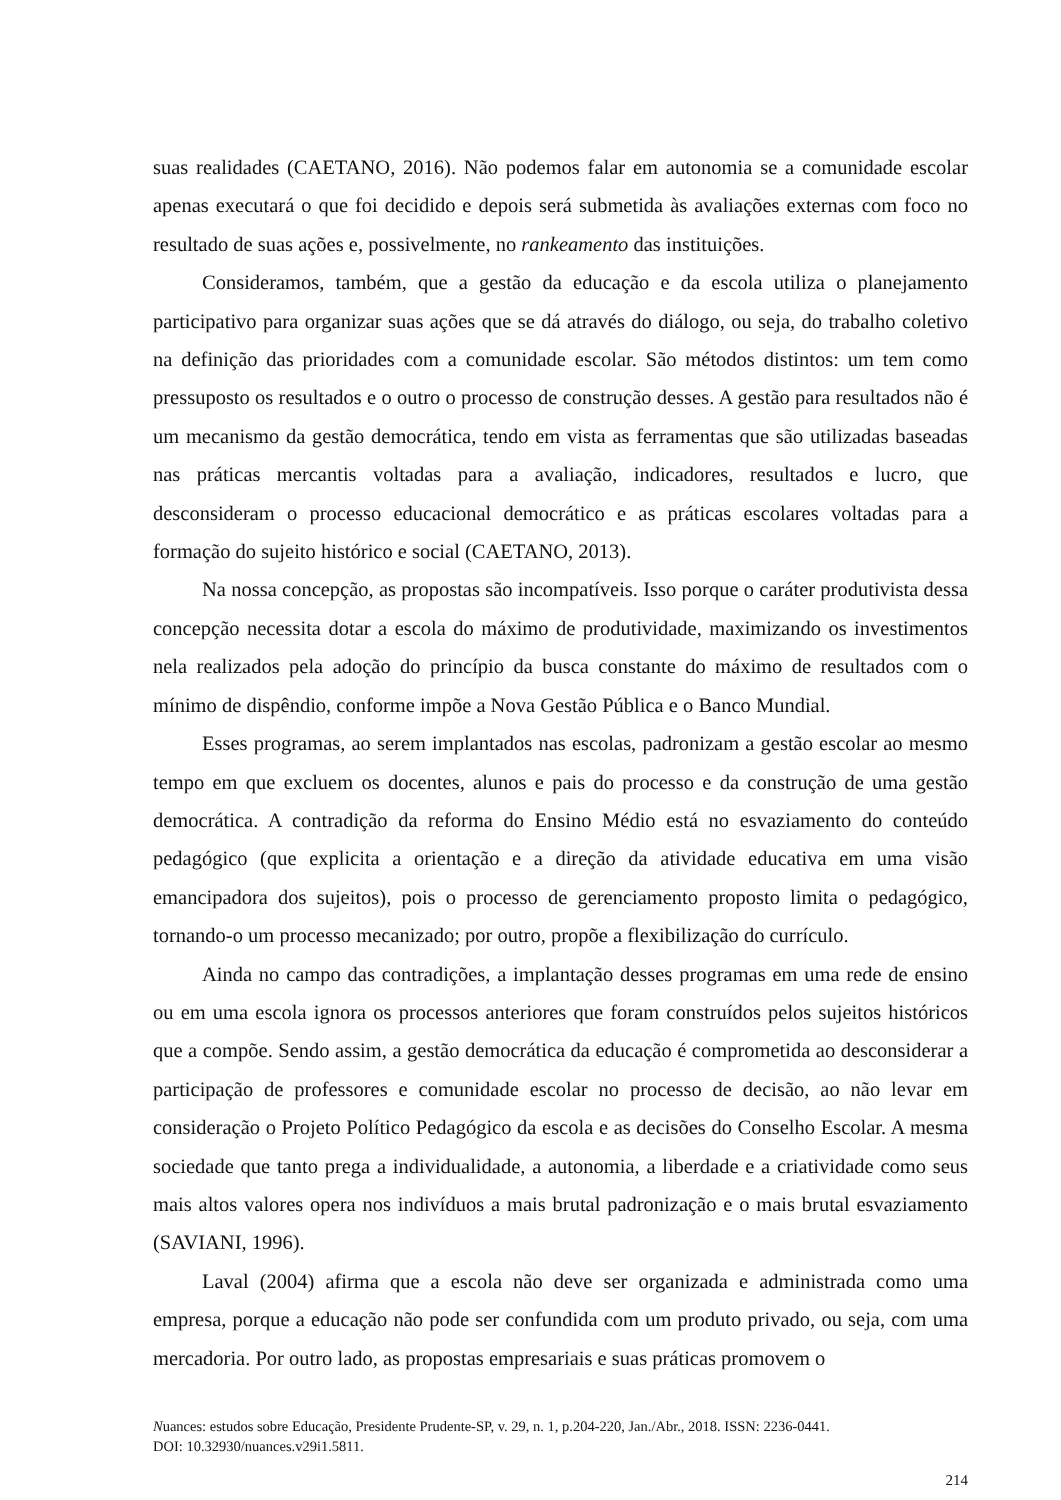suas realidades (CAETANO, 2016). Não podemos falar em autonomia se a comunidade escolar apenas executará o que foi decidido e depois será submetida às avaliações externas com foco no resultado de suas ações e, possivelmente, no rankeamento das instituições.
Consideramos, também, que a gestão da educação e da escola utiliza o planejamento participativo para organizar suas ações que se dá através do diálogo, ou seja, do trabalho coletivo na definição das prioridades com a comunidade escolar. São métodos distintos: um tem como pressuposto os resultados e o outro o processo de construção desses. A gestão para resultados não é um mecanismo da gestão democrática, tendo em vista as ferramentas que são utilizadas baseadas nas práticas mercantis voltadas para a avaliação, indicadores, resultados e lucro, que desconsideram o processo educacional democrático e as práticas escolares voltadas para a formação do sujeito histórico e social (CAETANO, 2013).
Na nossa concepção, as propostas são incompatíveis. Isso porque o caráter produtivista dessa concepção necessita dotar a escola do máximo de produtividade, maximizando os investimentos nela realizados pela adoção do princípio da busca constante do máximo de resultados com o mínimo de dispêndio, conforme impõe a Nova Gestão Pública e o Banco Mundial.
Esses programas, ao serem implantados nas escolas, padronizam a gestão escolar ao mesmo tempo em que excluem os docentes, alunos e pais do processo e da construção de uma gestão democrática. A contradição da reforma do Ensino Médio está no esvaziamento do conteúdo pedagógico (que explicita a orientação e a direção da atividade educativa em uma visão emancipadora dos sujeitos), pois o processo de gerenciamento proposto limita o pedagógico, tornando-o um processo mecanizado; por outro, propõe a flexibilização do currículo.
Ainda no campo das contradições, a implantação desses programas em uma rede de ensino ou em uma escola ignora os processos anteriores que foram construídos pelos sujeitos históricos que a compõe. Sendo assim, a gestão democrática da educação é comprometida ao desconsiderar a participação de professores e comunidade escolar no processo de decisão, ao não levar em consideração o Projeto Político Pedagógico da escola e as decisões do Conselho Escolar. A mesma sociedade que tanto prega a individualidade, a autonomia, a liberdade e a criatividade como seus mais altos valores opera nos indivíduos a mais brutal padronização e o mais brutal esvaziamento (SAVIANI, 1996).
Laval (2004) afirma que a escola não deve ser organizada e administrada como uma empresa, porque a educação não pode ser confundida com um produto privado, ou seja, com uma mercadoria. Por outro lado, as propostas empresariais e suas práticas promovem o
Nuances: estudos sobre Educação, Presidente Prudente-SP, v. 29, n. 1, p.204-220, Jan./Abr., 2018. ISSN: 2236-0441.
DOI: 10.32930/nuances.v29i1.5811.
214